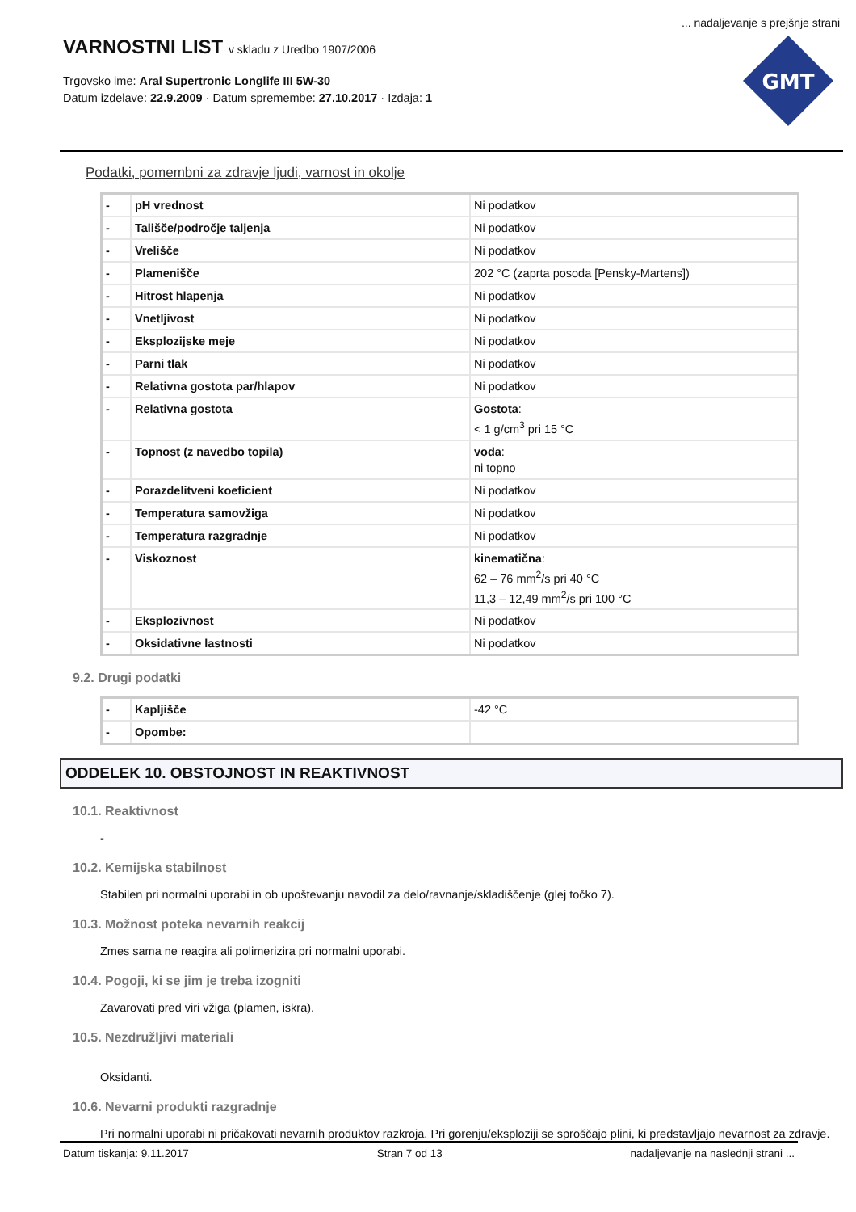... nadaljevanje s prejšnje strani
VARNOSTNI LIST v skladu z Uredbo 1907/2006
Trgovsko ime: Aral Supertronic Longlife III 5W-30
Datum izdelave: 22.9.2009 · Datum spremembe: 27.10.2017 · Izdaja: 1
GMT
Podatki, pomembni za zdravje ljudi, varnost in okolje
| - | pH vrednost | Ni podatkov |
| - | Tališče/področje taljenja | Ni podatkov |
| - | Vrelišče | Ni podatkov |
| - | Plamenišče | 202 °C (zaprta posoda [Pensky-Martens]) |
| - | Hitrost hlapenja | Ni podatkov |
| - | Vnetljivost | Ni podatkov |
| - | Eksplozijske meje | Ni podatkov |
| - | Parni tlak | Ni podatkov |
| - | Relativna gostota par/hlapov | Ni podatkov |
| - | Relativna gostota | Gostota : < 1 g/cm<sup>3</sup> pri 15 °C |
| - | Topnost (z navedbo topila) | voda : ni topno |
| - | Porazdelitveni koeficient | Ni podatkov |
| - | Temperatura samovžiga | Ni podatkov |
| - | Temperatura razgradnje | Ni podatkov |
| - | Viskoznost | kinematična : 62 – 76 mm<sup>2</sup>/s pri 40 °C 11,3 – 12,49 mm<sup>2</sup>/s pri 100 °C |
| - | Eksplozivnost | Ni podatkov |
| - | Oksidativne lastnosti | Ni podatkov |
9.2. Drugi podatki
| - | Kapljišče | -42 °C |
| - | Opombe: | |
ODDELEK 10. OBSTOJNOST IN REAKTIVNOST
10.1. Reaktivnost
-
10.2. Kemijska stabilnost
Stabilen pri normalni uporabi in ob upoštevanju navodil za delo/ravnanje/skladiščenje (glej točko 7).
10.3. Možnost poteka nevarnih reakcij
Zmes sama ne reagira ali polimerizira pri normalni uporabi.
10.4. Pogoji, ki se jim je treba izogniti
Zavarovati pred viri vžiga (plamen, iskra).
10.5. Nezdružljivi materiali
Oksidanti.
10.6. Nevarni produkti razgradnje
Pri normalni uporabi ni pričakovati nevarnih produktov razkroja. Pri gorenju/eksploziji se sproščajo plini, ki predstavljajo nevarnost za zdravje.
Datum tiskanja: 9.11.2017 Stran 7 od 13 nadaljevanje na naslednji strani ...